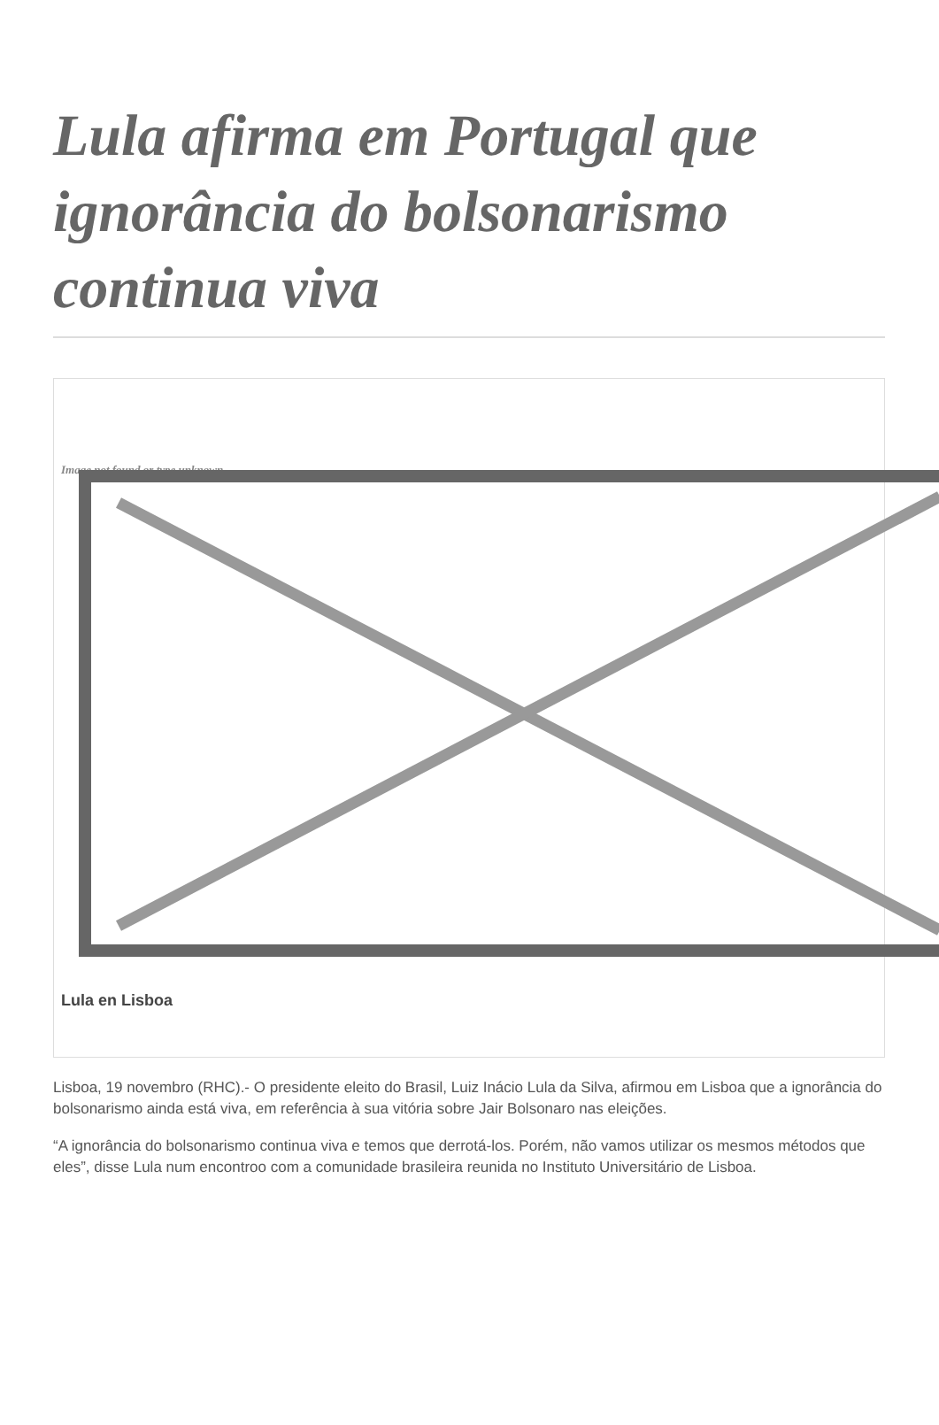Lula afirma em Portugal que ignorância do bolsonarismo continua viva
Image not found or type unknown
Lula en Lisboa
Lisboa, 19 novembro (RHC).- O presidente eleito do Brasil, Luiz Inácio Lula da Silva, afirmou em Lisboa que a ignorância do bolsonarismo ainda está viva, em referência à sua vitória sobre Jair Bolsonaro nas eleições.
“A ignorância do bolsonarismo continua viva e temos que derrotá-los. Porém, não vamos utilizar os mesmos métodos que eles”, disse Lula num encontroo com a comunidade brasileira reunida no Instituto Universitário de Lisboa.